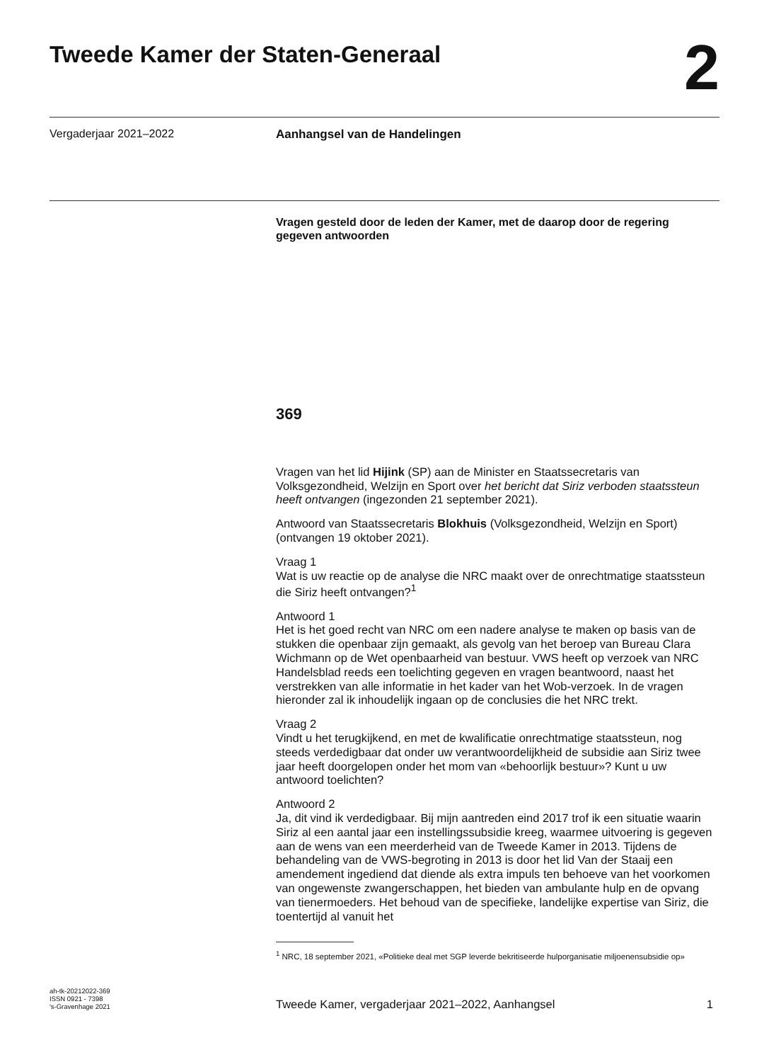Tweede Kamer der Staten-Generaal
2
Vergaderjaar 2021–2022
Aanhangsel van de Handelingen
Vragen gesteld door de leden der Kamer, met de daarop door de regering gegeven antwoorden
369
Vragen van het lid Hijink (SP) aan de Minister en Staatssecretaris van Volksgezondheid, Welzijn en Sport over het bericht dat Siriz verboden staatssteun heeft ontvangen (ingezonden 21 september 2021).
Antwoord van Staatssecretaris Blokhuis (Volksgezondheid, Welzijn en Sport) (ontvangen 19 oktober 2021).
Vraag 1
Wat is uw reactie op de analyse die NRC maakt over de onrechtmatige staatssteun die Siriz heeft ontvangen?<sup>1</sup>
Antwoord 1
Het is het goed recht van NRC om een nadere analyse te maken op basis van de stukken die openbaar zijn gemaakt, als gevolg van het beroep van Bureau Clara Wichmann op de Wet openbaarheid van bestuur. VWS heeft op verzoek van NRC Handelsblad reeds een toelichting gegeven en vragen beantwoord, naast het verstrekken van alle informatie in het kader van het Wob-verzoek. In de vragen hieronder zal ik inhoudelijk ingaan op de conclusies die het NRC trekt.
Vraag 2
Vindt u het terugkijkend, en met de kwalificatie onrechtmatige staatssteun, nog steeds verdedigbaar dat onder uw verantwoordelijkheid de subsidie aan Siriz twee jaar heeft doorgelopen onder het mom van «behoorlijk bestuur»? Kunt u uw antwoord toelichten?
Antwoord 2
Ja, dit vind ik verdedigbaar. Bij mijn aantreden eind 2017 trof ik een situatie waarin Siriz al een aantal jaar een instellingssubsidie kreeg, waarmee uitvoering is gegeven aan de wens van een meerderheid van de Tweede Kamer in 2013. Tijdens de behandeling van de VWS-begroting in 2013 is door het lid Van der Staaij een amendement ingediend dat diende als extra impuls ten behoeve van het voorkomen van ongewenste zwangerschappen, het bieden van ambulante hulp en de opvang van tienermoeders. Het behoud van de specifieke, landelijke expertise van Siriz, die toentertijd al vanuit het
<sup>1</sup> NRC, 18 september 2021, «Politieke deal met SGP leverde bekritiseerde hulporganisatie miljoenensubsidie op»
ah-tk-20212022-369
ISSN 0921 - 7398
's-Gravenhage 2021
Tweede Kamer, vergaderjaar 2021–2022, Aanhangsel 1